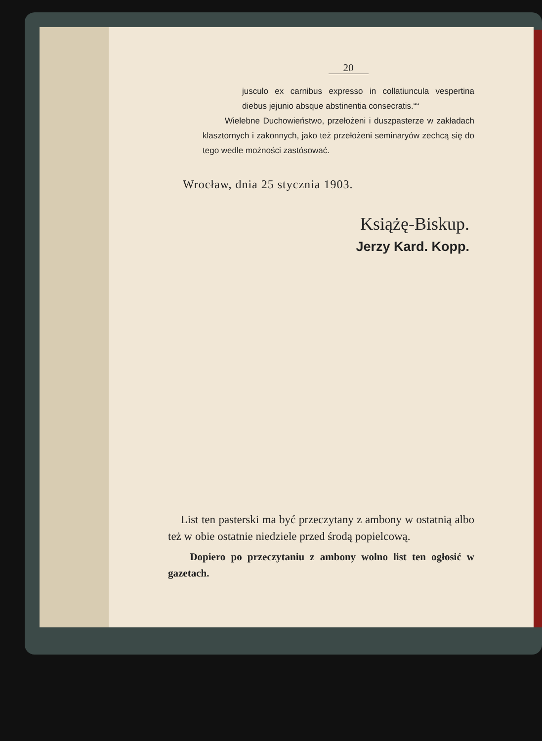20
jusculo ex carnibus expresso in collatiuncula vespertina diebus jejunio absque abstinentia consecratis.““
Wielebne Duchowieństwo, przełożeni i duszpasterze w zakładach klasztornych i zakonnych, jako też przełożeni seminaryów zechcą się do tego wedle możności zastósować.
Wrocław, dnia 25 stycznia 1903.
Książę-Biskup.
Jerzy Kard. Kopp.
List ten pasterski ma być przeczytany z ambony w ostatnią albo też w obie ostatnie niedziele przed środą popielcową.
Dopiero po przeczytaniu z ambony wolno list ten ogłosić w gazetach.